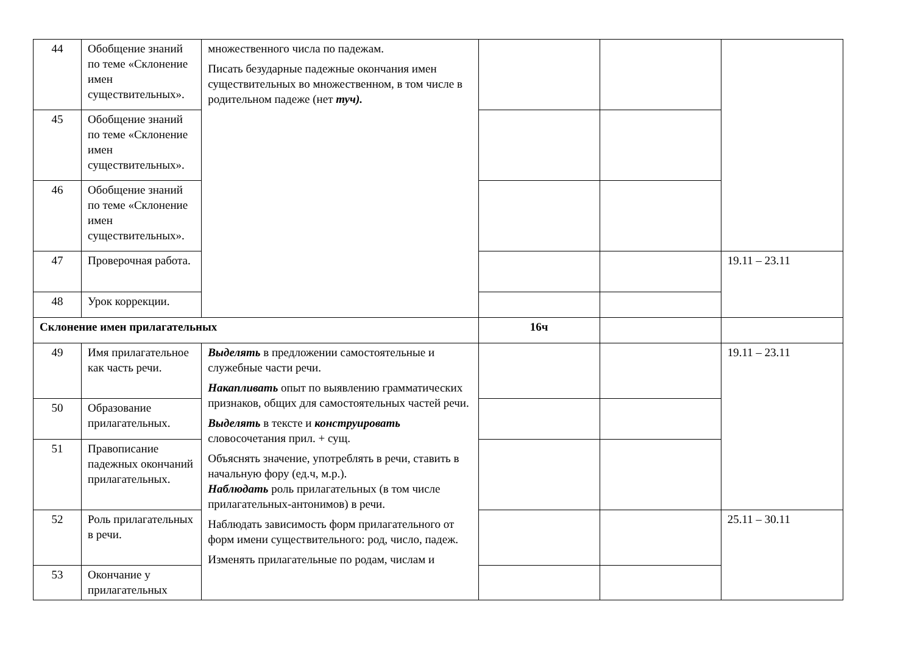| 44 | Обобщение знаний по теме «Склонение имен существительных». | множественного числа по падежам. Писать безударные падежные окончания имен существительных во множественном, в том числе в родительном падеже (нет туч). | | | |
| 45 | Обобщение знаний по теме «Склонение имен существительных». | | | | |
| 46 | Обобщение знаний по теме «Склонение имен существительных». | | | | |
| 47 | Проверочная работа. | | | | 19.11 – 23.11 |
| 48 | Урок коррекции. | | | | |
| Склонение имен прилагательных | | | 16ч | | |
| 49 | Имя прилагательное как часть речи. | Выделять в предложении самостоятельные и служебные части речи. Накапливать опыт по выявлению грамматических признаков, общих для самостоятельных частей речи. Выделять в тексте и конструировать словосочетания прил. + сущ. Объяснять значение, употреблять в речи, ставить в начальную фору (ед.ч, м.р.). Наблюдать роль прилагательных (в том числе прилагательных-антонимов) в речи. Наблюдать зависимость форм прилагательного от форм имени существительного: род, число, падеж. Изменять прилагательные по родам, числам и | | | 19.11 – 23.11 |
| 50 | Образование прилагательных. | | | | |
| 51 | Правописание падежных окончаний прилагательных. | | | | |
| 52 | Роль прилагательных в речи. | | | | 25.11 – 30.11 |
| 53 | Окончание у прилагательных | | | | |